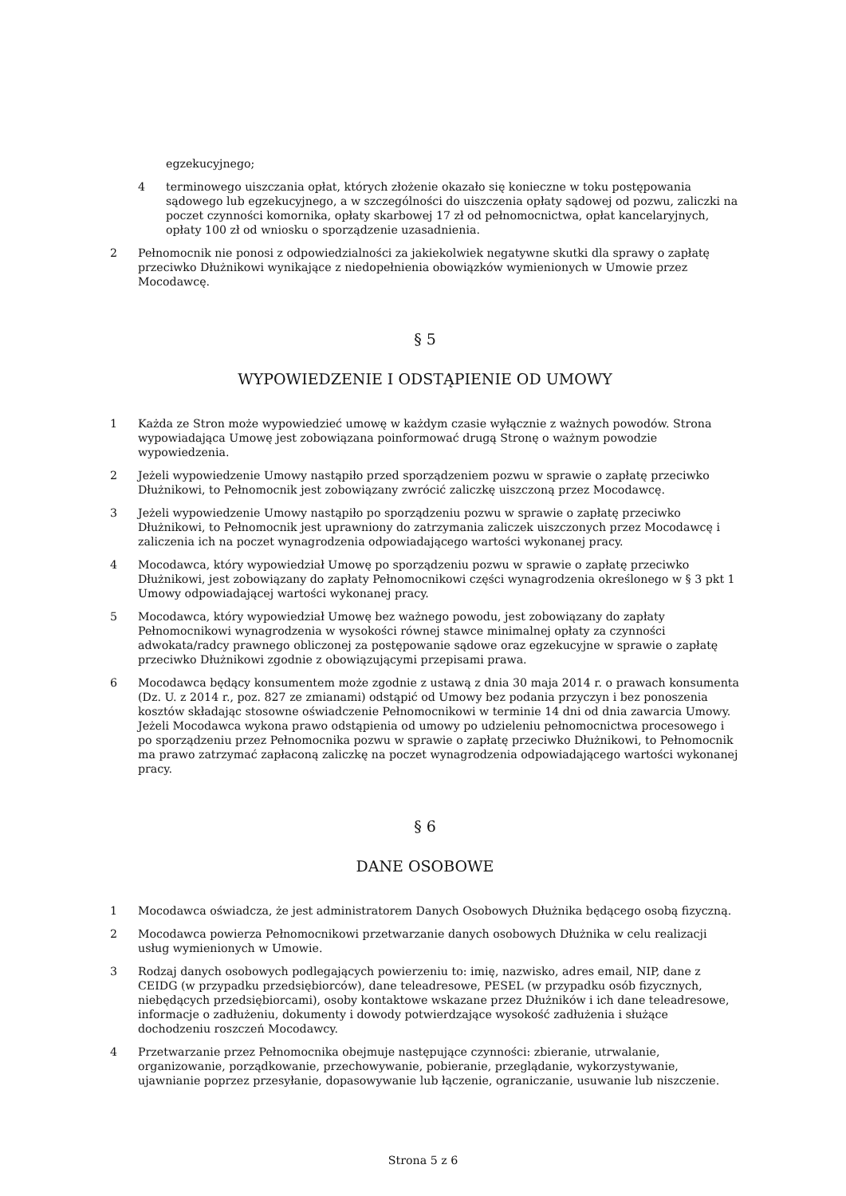egzekucyjnego;
4 terminowego uiszczania opłat, których złożenie okazało się konieczne w toku postępowania sądowego lub egzekucyjnego, a w szczególności do uiszczenia opłaty sądowej od pozwu, zaliczki na poczet czynności komornika, opłaty skarbowej 17 zł od pełnomocnictwa, opłat kancelaryjnych, opłaty 100 zł od wniosku o sporządzenie uzasadnienia.
2 Pełnomocnik nie ponosi z odpowiedzialności za jakiekolwiek negatywne skutki dla sprawy o zapłatę przeciwko Dłużnikowi wynikające z niedopełnienia obowiązków wymienionych w Umowie przez Mocodawcę.
§ 5
WYPOWIEDZENIE I ODSTĄPIENIE OD UMOWY
1 Każda ze Stron może wypowiedzieć umowę w każdym czasie wyłącznie z ważnych powodów. Strona wypowiadająca Umowę jest zobowiązana poinformować drugą Stronę o ważnym powodzie wypowiedzenia.
2 Jeżeli wypowiedzenie Umowy nastąpiło przed sporządzeniem pozwu w sprawie o zapłatę przeciwko Dłużnikowi, to Pełnomocnik jest zobowiązany zwrócić zaliczkę uiszczoną przez Mocodawcę.
3 Jeżeli wypowiedzenie Umowy nastąpiło po sporządzeniu pozwu w sprawie o zapłatę przeciwko Dłużnikowi, to Pełnomocnik jest uprawniony do zatrzymania zaliczek uiszczonych przez Mocodawcę i zaliczenia ich na poczet wynagrodzenia odpowiadającego wartości wykonanej pracy.
4 Mocodawca, który wypowiedział Umowę po sporządzeniu pozwu w sprawie o zapłatę przeciwko Dłużnikowi, jest zobowiązany do zapłaty Pełnomocnikowi części wynagrodzenia określonego w § 3 pkt 1 Umowy odpowiadającej wartości wykonanej pracy.
5 Mocodawca, który wypowiedział Umowę bez ważnego powodu, jest zobowiązany do zapłaty Pełnomocnikowi wynagrodzenia w wysokości równej stawce minimalnej opłaty za czynności adwokata/radcy prawnego obliczonej za postępowanie sądowe oraz egzekucyjne w sprawie o zapłatę przeciwko Dłużnikowi zgodnie z obowiązującymi przepisami prawa.
6 Mocodawca będący konsumentem może zgodnie z ustawą z dnia 30 maja 2014 r. o prawach konsumenta (Dz. U. z 2014 r., poz. 827 ze zmianami) odstąpić od Umowy bez podania przyczyn i bez ponoszenia kosztów składając stosowne oświadczenie Pełnomocnikowi w terminie 14 dni od dnia zawarcia Umowy. Jeżeli Mocodawca wykona prawo odstąpienia od umowy po udzieleniu pełnomocnictwa procesowego i po sporządzeniu przez Pełnomocnika pozwu w sprawie o zapłatę przeciwko Dłużnikowi, to Pełnomocnik ma prawo zatrzymać zapłaconą zaliczkę na poczet wynagrodzenia odpowiadającego wartości wykonanej pracy.
§ 6
DANE OSOBOWE
1 Mocodawca oświadcza, że jest administratorem Danych Osobowych Dłużnika będącego osobą fizyczną.
2 Mocodawca powierza Pełnomocnikowi przetwarzanie danych osobowych Dłużnika w celu realizacji usług wymienionych w Umowie.
3 Rodzaj danych osobowych podlegających powierzeniu to: imię, nazwisko, adres email, NIP, dane z CEIDG (w przypadku przedsiębiorców), dane teleadresowe, PESEL (w przypadku osób fizycznych, niebędących przedsiębiorcami), osoby kontaktowe wskazane przez Dłużników i ich dane teleadresowe, informacje o zadłużeniu, dokumenty i dowody potwierdzające wysokość zadłużenia i służące dochodzeniu roszczeń Mocodawcy.
4 Przetwarzanie przez Pełnomocnika obejmuje następujące czynności: zbieranie, utrwalanie, organizowanie, porządkowanie, przechowywanie, pobieranie, przeglądanie, wykorzystywanie, ujawnianie poprzez przesyłanie, dopasowywanie lub łączenie, ograniczanie, usuwanie lub niszczenie.
Strona 5 z 6